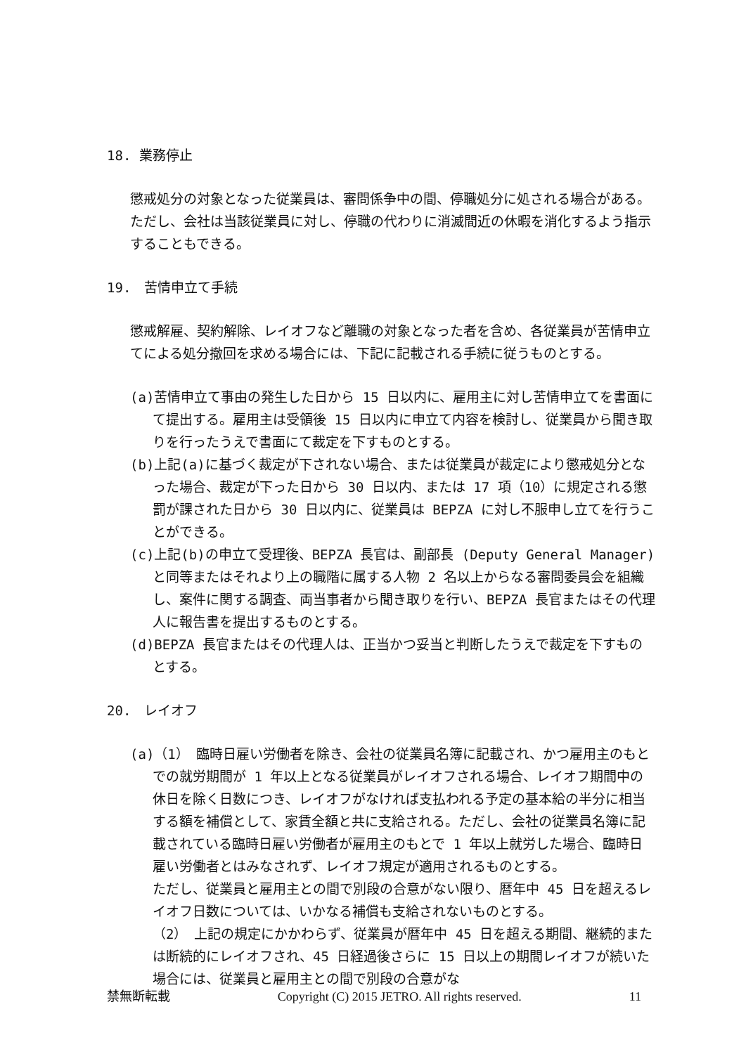18. 業務停止
懲戒処分の対象となった従業員は、審問係争中の間、停職処分に処される場合がある。ただし、会社は当該従業員に対し、停職の代わりに消滅間近の休暇を消化するよう指示することもできる。
19.　苦情申立て手続
懲戒解雇、契約解除、レイオフなど離職の対象となった者を含め、各従業員が苦情申立てによる処分撤回を求める場合には、下記に記載される手続に従うものとする。
(a)苦情申立て事由の発生した日から 15 日以内に、雇用主に対し苦情申立てを書面にて提出する。雇用主は受領後 15 日以内に申立て内容を検討し、従業員から聞き取りを行ったうえで書面にて裁定を下すものとする。
(b)上記(a)に基づく裁定が下されない場合、または従業員が裁定により懲戒処分となった場合、裁定が下った日から 30 日以内、または 17 項（10）に規定される懲罰が課された日から 30 日以内に、従業員は BEPZA に対し不服申し立てを行うことができる。
(c)上記(b)の申立て受理後、BEPZA 長官は、副部長 (Deputy General Manager)と同等またはそれより上の職階に属する人物 2 名以上からなる審問委員会を組織し、案件に関する調査、両当事者から聞き取りを行い、BEPZA 長官またはその代理人に報告書を提出するものとする。
(d)BEPZA 長官またはその代理人は、正当かつ妥当と判断したうえで裁定を下すものとする。
20.　レイオフ
(a)（1）　臨時日雇い労働者を除き、会社の従業員名簿に記載され、かつ雇用主のもとでの就労期間が 1 年以上となる従業員がレイオフされる場合、レイオフ期間中の休日を除く日数につき、レイオフがなければ支払われる予定の基本給の半分に相当する額を補償として、家賃全額と共に支給される。ただし、会社の従業員名簿に記載されている臨時日雇い労働者が雇用主のもとで 1 年以上就労した場合、臨時日雇い労働者とはみなされず、レイオフ規定が適用されるものとする。
ただし、従業員と雇用主との間で別段の合意がない限り、暦年中 45 日を超えるレイオフ日数については、いかなる補償も支給されないものとする。
（2）　上記の規定にかかわらず、従業員が暦年中 45 日を超える期間、継続的または断続的にレイオフされ、45 日経過後さらに 15 日以上の期間レイオフが続いた場合には、従業員と雇用主との間で別段の合意がな
禁無断転載 Copyright (C) 2015 JETRO. All rights reserved. 11